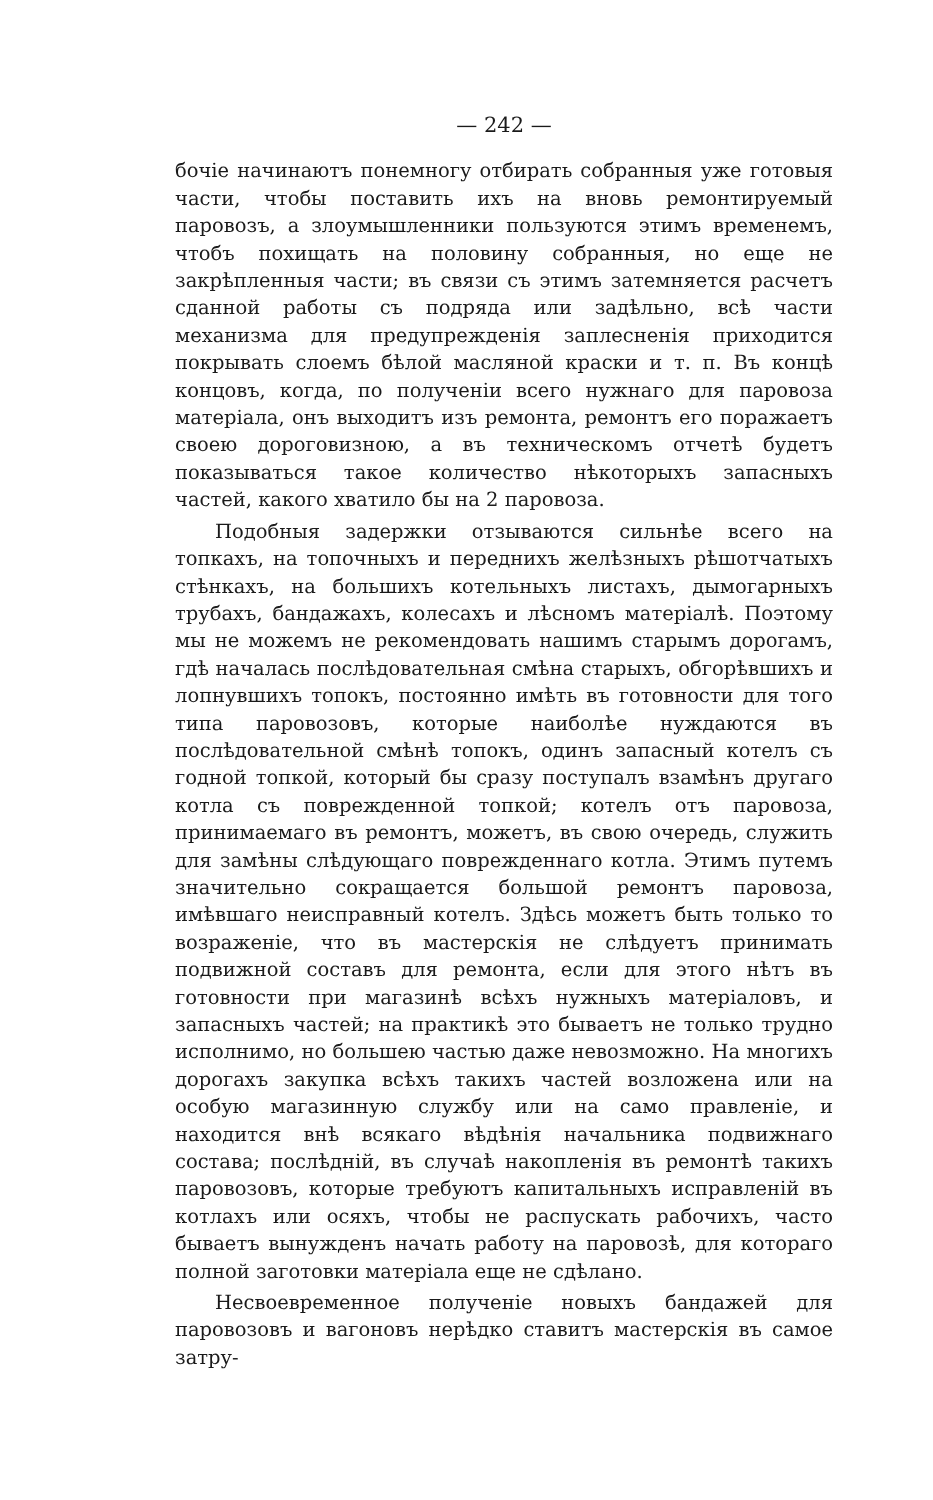— 242 —
бочіе начинаютъ понемногу отбирать собранныя уже готовыя части, чтобы поставить ихъ на вновь ремонтируемый паровозъ, а злоумышленники пользуются этимъ временемъ, чтобъ похищать на половину собранныя, но еще не закрѣпленныя части; въ связи съ этимъ затемняется расчетъ сданной работы съ подряда или задѣльно, всѣ части механизма для предупрежденія заплесненія приходится покрывать слоемъ бѣлой масляной краски и т. п. Въ концѣ концовъ, когда, по полученіи всего нужнаго для паровоза матеріала, онъ выходитъ изъ ремонта, ремонтъ его поражаетъ своею дороговизною, а въ техническомъ отчетѣ будетъ показываться такое количество нѣкоторыхъ запасныхъ частей, какого хватило бы на 2 паровоза.
Подобныя задержки отзываются сильнѣе всего на топкахъ, на топочныхъ и переднихъ желѣзныхъ рѣшотчатыхъ стѣнкахъ, на большихъ котельныхъ листахъ, дымогарныхъ трубахъ, бандажахъ, колесахъ и лѣсномъ матеріалѣ. Поэтому мы не можемъ не рекомендовать нашимъ старымъ дорогамъ, гдѣ началась послѣдовательная смѣна старыхъ, обгорѣвшихъ и лопнувшихъ топокъ, постоянно имѣть въ готовности для того типа паровозовъ, которые наиболѣе нуждаются въ послѣдовательной смѣнѣ топокъ, одинъ запасный котелъ съ годной топкой, который бы сразу поступалъ взамѣнъ другаго котла съ поврежденной топкой; котелъ отъ паровоза, принимаемаго въ ремонтъ, можетъ, въ свою очередь, служить для замѣны слѣдующаго поврежденнаго котла. Этимъ путемъ значительно сокращается большой ремонтъ паровоза, имѣвшаго неисправный котелъ. Здѣсь можетъ быть только то возраженіе, что въ мастерскія не слѣдуетъ принимать подвижной составъ для ремонта, если для этого нѣтъ въ готовности при магазинѣ всѣхъ нужныхъ матеріаловъ, и запасныхъ частей; на практикѣ это бываетъ не только трудно исполнимо, но большею частью даже невозможно. На многихъ дорогахъ закупка всѣхъ такихъ частей возложена или на особую магазинную службу или на само правленіе, и находится внѣ всякаго вѣдѣнія начальника подвижнаго состава; послѣдній, въ случаѣ накопленія въ ремонтѣ такихъ паровозовъ, которые требуютъ капитальныхъ исправленій въ котлахъ или осяхъ, чтобы не распускать рабочихъ, часто бываетъ вынужденъ начать работу на паровозѣ, для котораго полной заготовки матеріала еще не сдѣлано.
Несвоевременное полученіе новыхъ бандажей для паровозовъ и вагоновъ нерѣдко ставитъ мастерскія въ самое затру-